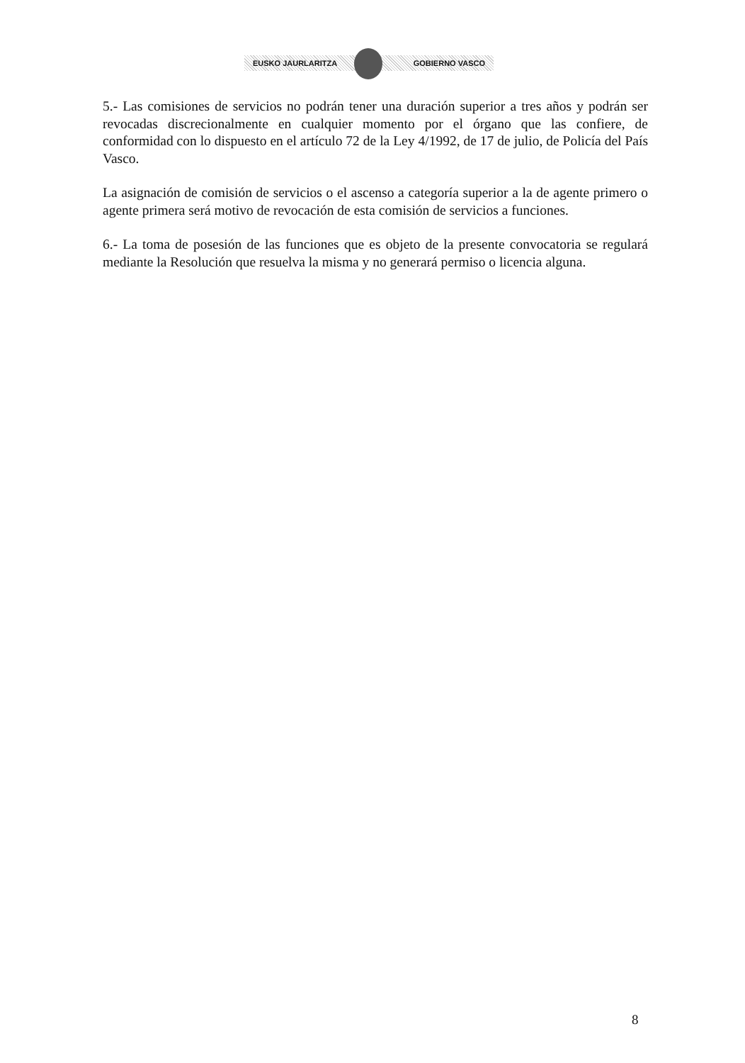EUSKO JAURLARITZA GOBIERNO VASCO
5.- Las comisiones de servicios no podrán tener una duración superior a tres años y podrán ser revocadas discrecionalmente en cualquier momento por el órgano que las confiere, de conformidad con lo dispuesto en el artículo 72 de la Ley 4/1992, de 17 de julio, de Policía del País Vasco.
La asignación de comisión de servicios o el ascenso a categoría superior a la de agente primero o agente primera será motivo de revocación de esta comisión de servicios a funciones.
6.- La toma de posesión de las funciones que es objeto de la presente convocatoria se regulará mediante la Resolución que resuelva la misma y no generará permiso o licencia alguna.
8